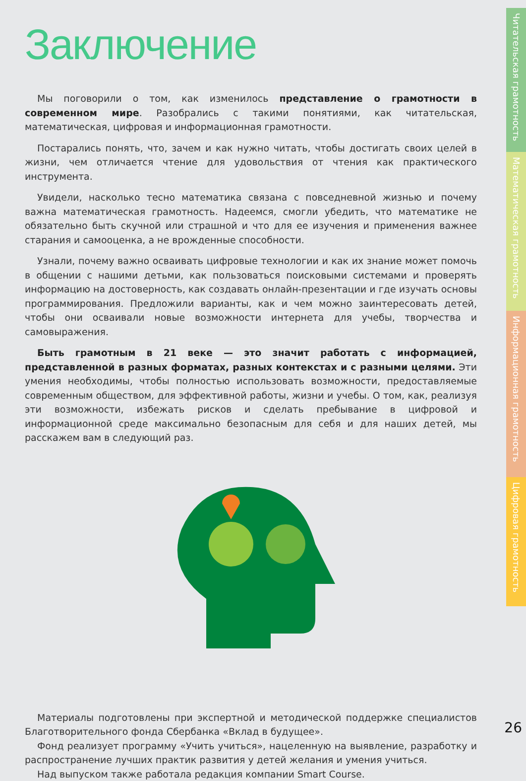Заключение
Мы поговорили о том, как изменилось представление о грамотности в современном мире. Разобрались с такими понятиями, как читательская, математическая, цифровая и информационная грамотности.
Постарались понять, что, зачем и как нужно читать, чтобы достигать своих целей в жизни, чем отличается чтение для удовольствия от чтения как практического инструмента.
Увидели, насколько тесно математика связана с повседневной жизнью и почему важна математическая грамотность. Надеемся, смогли убедить, что математике не обязательно быть скучной или страшной и что для ее изучения и применения важнее старания и самооценка, а не врожденные способности.
Узнали, почему важно осваивать цифровые технологии и как их знание может помочь в общении с нашими детьми, как пользоваться поисковыми системами и проверять информацию на достоверность, как создавать онлайн-презентации и где изучать основы программирования. Предложили варианты, как и чем можно заинтересовать детей, чтобы они осваивали новые возможности интернета для учебы, творчества и самовыражения.
Быть грамотным в 21 веке — это значит работать с информацией, представленной в разных форматах, разных контекстах и с разными целями. Эти умения необходимы, чтобы полностью использовать возможности, предоставляемые современным обществом, для эффективной работы, жизни и учебы. О том, как, реализуя эти возможности, избежать рисков и сделать пребывание в цифровой и информационной среде максимально безопасным для себя и для наших детей, мы расскажем вам в следующий раз.
Материалы подготовлены при экспертной и методической поддержке специалистов Благотворительного фонда Сбербанка «Вклад в будущее».
Фонд реализует программу «Учить учиться», нацеленную на выявление, разработку и распространение лучших практик развития у детей желания и умения учиться.
Над выпуском также работала редакция компании Smart Course.
Читательская грамотность
Математическая грамотность
Информационная грамотность
Цифровая грамотность
26